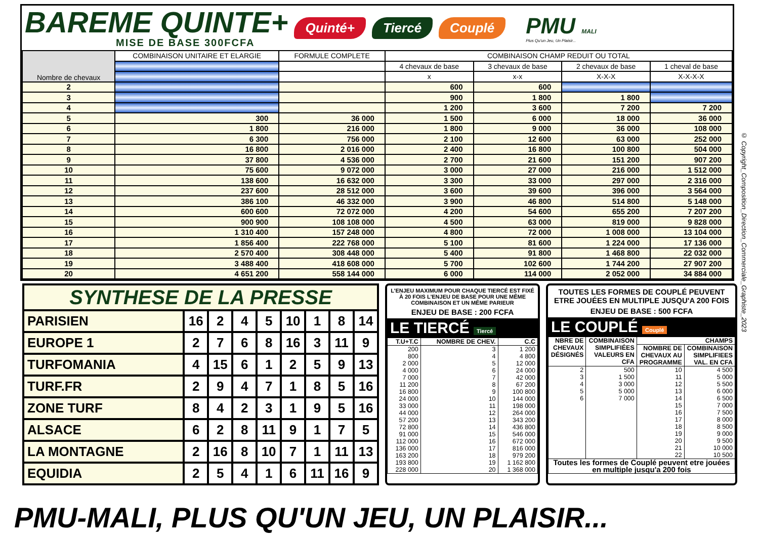BAREME QUINTE+
MISE DE BASE 300FCFA
Quinté+ Tiercé Couplé
PMU MALI
Plus Qu'un Jeu, Un Plaisir...
| Nombre de chevaux | COMBINAISON UNITAIRE ET ELARGIE | FORMULE COMPLETE | COMBINAISON CHAMP REDUIT OU TOTAL | | | |
| --- | --- | --- | --- | --- | --- | --- |
| | | | 4 chevaux de base | 3 chevaux de base | 2 chevaux de base | 1 cheval de base |
| | | | x | x-x | X-X-X | X-X-X-X |
| 2 | | | 600 | 600 | | |
| 3 | | | 900 | 1 800 | 1 800 | |
| 4 | | | 1 200 | 3 600 | 7 200 | 7 200 |
| 5 | 300 | 36 000 | 1 500 | 6 000 | 18 000 | 36 000 |
| 6 | 1 800 | 216 000 | 1 800 | 9 000 | 36 000 | 108 000 |
| 7 | 6 300 | 756 000 | 2 100 | 12 600 | 63 000 | 252 000 |
| 8 | 16 800 | 2 016 000 | 2 400 | 16 800 | 100 800 | 504 000 |
| 9 | 37 800 | 4 536 000 | 2 700 | 21 600 | 151 200 | 907 200 |
| 10 | 75 600 | 9 072 000 | 3 000 | 27 000 | 216 000 | 1 512 000 |
| 11 | 138 600 | 16 632 000 | 3 300 | 33 000 | 297 000 | 2 316 000 |
| 12 | 237 600 | 28 512 000 | 3 600 | 39 600 | 396 000 | 3 564 000 |
| 13 | 386 100 | 46 332 000 | 3 900 | 46 800 | 514 800 | 5 148 000 |
| 14 | 600 600 | 72 072 000 | 4 200 | 54 600 | 655 200 | 7 207 200 |
| 15 | 900 900 | 108 108 000 | 4 500 | 63 000 | 819 000 | 9 828 000 |
| 16 | 1 310 400 | 157 248 000 | 4 800 | 72 000 | 1 008 000 | 13 104 000 |
| 17 | 1 856 400 | 222 768 000 | 5 100 | 81 600 | 1 224 000 | 17 136 000 |
| 18 | 2 570 400 | 308 448 000 | 5 400 | 91 800 | 1 468 800 | 22 032 000 |
| 19 | 3 488 400 | 418 608 000 | 5 700 | 102 600 | 1 744 200 | 27 907 200 |
| 20 | 4 651 200 | 558 144 000 | 6 000 | 114 000 | 2 052 000 | 34 884 000 |
| SYNTHESE DE LA PRESSE | | | | | | | | |
| PARISIEN | 16 | 2 | 4 | 5 | 10 | 1 | 8 | 14 |
| EUROPE 1 | 2 | 7 | 6 | 8 | 16 | 3 | 11 | 9 |
| TURFOMANIA | 4 | 15 | 6 | 1 | 2 | 5 | 9 | 13 |
| TURF.FR | 2 | 9 | 4 | 7 | 1 | 8 | 5 | 16 |
| ZONE TURF | 8 | 4 | 2 | 3 | 1 | 9 | 5 | 16 |
| ALSACE | 6 | 2 | 8 | 11 | 9 | 1 | 7 | 5 |
| LA MONTAGNE | 2 | 16 | 8 | 10 | 7 | 1 | 11 | 13 |
| EQUIDIA | 2 | 5 | 4 | 1 | 6 | 11 | 16 | 9 |
L'ENJEU MAXIMUM POUR CHAQUE TIERCÉ EST FIXÉ À 20 FOIS L'ENJEU DE BASE POUR UNE MÊME COMBINAISON ET UN MÊME PARIEUR
ENJEU DE BASE : 200 FCFA
LE TIERCÉ Tiercé
| T.U+T.C | NOMBRE DE CHEV. | C.C |
| --- | --- | --- |
| 200 800 2 000 4 000 7 000 11 200 16 800 24 000 33 000 44 000 57 200 72 800 91 000 112 000 136 000 163 200 193 800 228 000 | 3 4 5 6 7 8 9 10 11 12 13 14 15 16 17 18 19 20 | 1 200 4 800 12 000 24 000 42 000 67 200 100 800 144 000 198 000 264 000 343 200 436 800 546 000 672 000 816 000 979 200 1 162 800 1 368 000 |
TOUTES LES FORMES DE COUPLÉ PEUVENT ETRE JOUÉES EN MULTIPLE JUSQU'A 200 FOIS
ENJEU DE BASE : 500 FCFA
LE COUPLÉ Couplé
| NBRE DE CHEVAUX DÉSIGNÉS | COMBINAISON SIMPLIFIÉES VALEURS EN CFA | CHAMPS | |
| --- | --- | --- | --- |
| | | NOMBRE DE CHEVAUX AU PROGRAMME | COMBINAISON SIMPLIFIEES VAL. EN CFA |
| 2 3 4 5 6 | 500 1 500 3 000 5 000 7 000 | 10 11 12 13 14 15 16 17 18 19 20 21 22 | 4 500 5 000 5 500 6 000 6 500 7 000 7 500 8 000 8 500 9 000 9 500 10 000 10 500 |
| Toutes les formes de Couplé peuvent etre jouées en multiple jusqu'a 200 fois | | | |
© Copyright_Composition_Direction_Commerciale_Graphiste_2023
PMU-MALI, PLUS QU'UN JEU, UN PLAISIR...